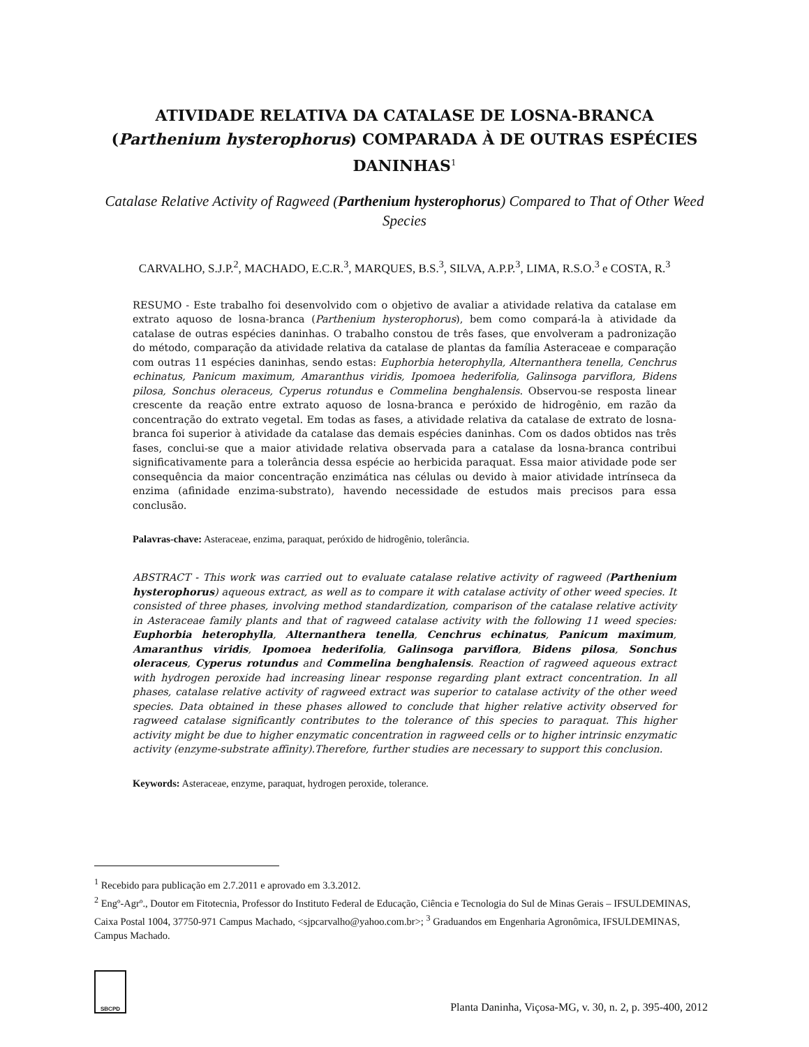ATIVIDADE RELATIVA DA CATALASE DE LOSNA-BRANCA (Parthenium hysterophorus) COMPARADA À DE OUTRAS ESPÉCIES DANINHAS<sup>1</sup>
Catalase Relative Activity of Ragweed (Parthenium hysterophorus) Compared to That of Other Weed Species
CARVALHO, S.J.P.<sup>2</sup>, MACHADO, E.C.R.<sup>3</sup>, MARQUES, B.S.<sup>3</sup>, SILVA, A.P.P.<sup>3</sup>, LIMA, R.S.O.<sup>3</sup> e COSTA, R.<sup>3</sup>
RESUMO - Este trabalho foi desenvolvido com o objetivo de avaliar a atividade relativa da catalase em extrato aquoso de losna-branca (Parthenium hysterophorus), bem como compará-la à atividade da catalase de outras espécies daninhas. O trabalho constou de três fases, que envolveram a padronização do método, comparação da atividade relativa da catalase de plantas da família Asteraceae e comparação com outras 11 espécies daninhas, sendo estas: Euphorbia heterophylla, Alternanthera tenella, Cenchrus echinatus, Panicum maximum, Amaranthus viridis, Ipomoea hederifolia, Galinsoga parviflora, Bidens pilosa, Sonchus oleraceus, Cyperus rotundus e Commelina benghalensis. Observou-se resposta linear crescente da reação entre extrato aquoso de losna-branca e peróxido de hidrogênio, em razão da concentração do extrato vegetal. Em todas as fases, a atividade relativa da catalase de extrato de losna-branca foi superior à atividade da catalase das demais espécies daninhas. Com os dados obtidos nas três fases, conclui-se que a maior atividade relativa observada para a catalase da losna-branca contribui significativamente para a tolerância dessa espécie ao herbicida paraquat. Essa maior atividade pode ser consequência da maior concentração enzimática nas células ou devido à maior atividade intrínseca da enzima (afinidade enzima-substrato), havendo necessidade de estudos mais precisos para essa conclusão.
Palavras-chave: Asteraceae, enzima, paraquat, peróxido de hidrogênio, tolerância.
ABSTRACT - This work was carried out to evaluate catalase relative activity of ragweed (Parthenium hysterophorus) aqueous extract, as well as to compare it with catalase activity of other weed species. It consisted of three phases, involving method standardization, comparison of the catalase relative activity in Asteraceae family plants and that of ragweed catalase activity with the following 11 weed species: Euphorbia heterophylla, Alternanthera tenella, Cenchrus echinatus, Panicum maximum, Amaranthus viridis, Ipomoea hederifolia, Galinsoga parviflora, Bidens pilosa, Sonchus oleraceus, Cyperus rotundus and Commelina benghalensis. Reaction of ragweed aqueous extract with hydrogen peroxide had increasing linear response regarding plant extract concentration. In all phases, catalase relative activity of ragweed extract was superior to catalase activity of the other weed species. Data obtained in these phases allowed to conclude that higher relative activity observed for ragweed catalase significantly contributes to the tolerance of this species to paraquat. This higher activity might be due to higher enzymatic concentration in ragweed cells or to higher intrinsic enzymatic activity (enzyme-substrate affinity).Therefore, further studies are necessary to support this conclusion.
Keywords: Asteraceae, enzyme, paraquat, hydrogen peroxide, tolerance.
<sup>1</sup> Recebido para publicação em 2.7.2011 e aprovado em 3.3.2012.
<sup>2</sup> Engº-Agrº., Doutor em Fitotecnia, Professor do Instituto Federal de Educação, Ciência e Tecnologia do Sul de Minas Gerais – IFSULDEMINAS, Caixa Postal 1004, 37750-971 Campus Machado, <sjpcarvalho@yahoo.com.br>; <sup>3</sup> Graduandos em Engenharia Agronômica, IFSULDEMINAS, Campus Machado.
SBCPD
Planta Daninha, Viçosa-MG, v. 30, n. 2, p. 395-400, 2012